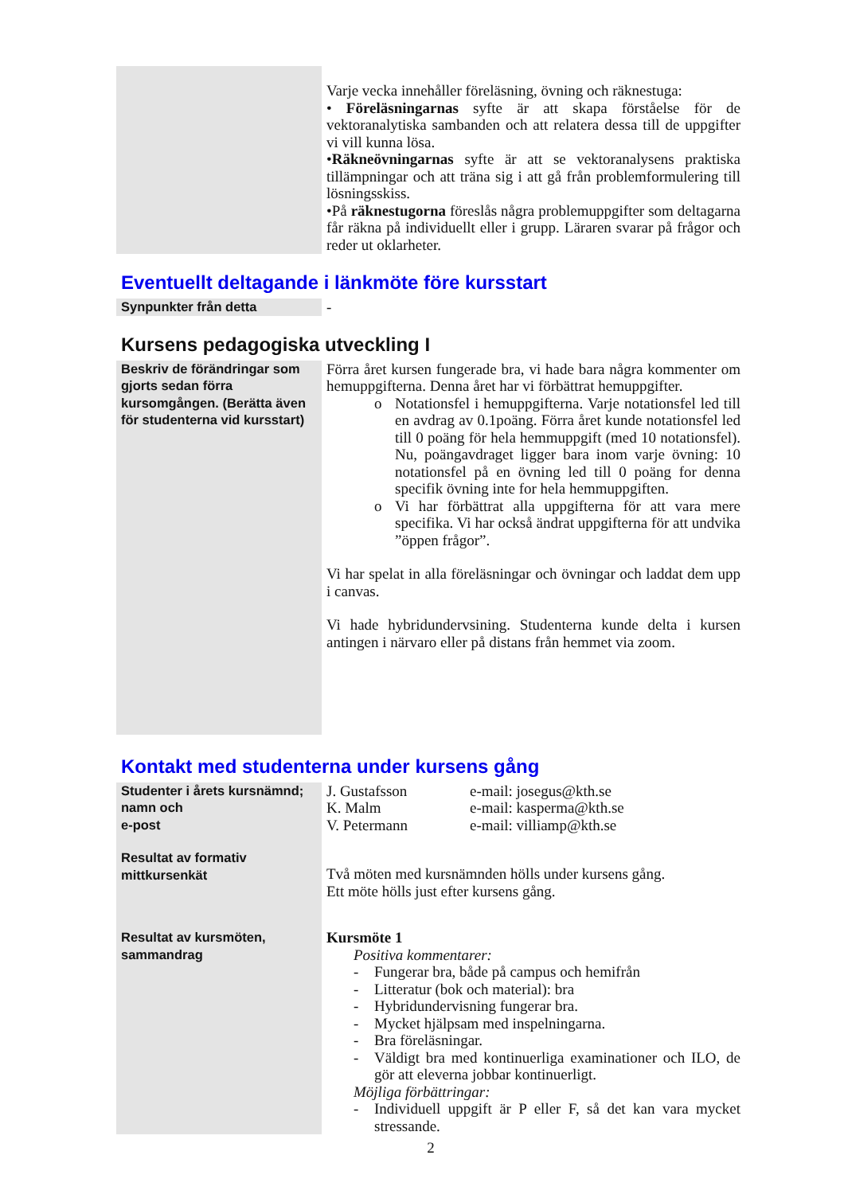| | Varje vecka innehåller föreläsning, övning och räknestuga: • Föreläsningarnas syfte är att skapa förståelse för de vektoranalytiska sambanden och att relatera dessa till de uppgifter vi vill kunna lösa. • Räkneövningarnas syfte är att se vektoranalysens praktiska tillämpningar och att träna sig i att gå från problemformulering till lösningsskiss. •På räknestugorna föreslås några problemuppgifter som deltagarna får räkna på individuellt eller i grupp. Läraren svarar på frågor och reder ut oklarheter. |
Eventuellt deltagande i länkmöte före kursstart
| Synpunkter från detta | - |
Kursens pedagogiska utveckling I
| Beskriv de förändringar som gjorts sedan förra kursomgången. (Berätta även för studenterna vid kursstart) | Förra året kursen fungerade bra, vi hade bara några kommenter om hemuppgifterna. Denna året har vi förbättrat hemuppgifter. o Notationsfel i hemuppgifterna. Varje notationsfel led till en avdrag av 0.1poäng. Förra året kunde notationsfel led till 0 poäng för hela hemmuppgift (med 10 notationsfel). Nu, poängavdraget ligger bara inom varje övning: 10 notationsfel på en övning led till 0 poäng for denna specifik övning inte for hela hemmuppgiften. o Vi har förbättrat alla uppgifterna för att vara mere specifika. Vi har också ändrat uppgifterna för att undvika ”öppen frågor”. Vi har spelat in alla föreläsningar och övningar och laddat dem upp i canvas. Vi hade hybridundervsining. Studenterna kunde delta i kursen antingen i närvaro eller på distans från hemmet via zoom. |
Kontakt med studenterna under kursens gång
| Studenter i årets kursnämnd; namn och e-post | / J. Gustafsson / e-mail: josegus@kth.se / / K. Malm / e-mail: kasperma@kth.se / / V. Petermann / e-mail: villiamp@kth.se / |
| Resultat av formativ mittkursenkät | Två möten med kursnämnden hölls under kursens gång. Ett möte hölls just efter kursens gång. |
| Resultat av kursmöten, sammandrag | Kursmöte 1 Positiva kommentarer: - Fungerar bra, både på campus och hemifrån - Litteratur (bok och material): bra - Hybridundervisning fungerar bra. - Mycket hjälpsam med inspelningarna. - Bra föreläsningar. - Väldigt bra med kontinuerliga examinationer och ILO, de gör att eleverna jobbar kontinuerligt. Möjliga förbättringar: - Individuell uppgift är P eller F, så det kan vara mycket stressande. |
2